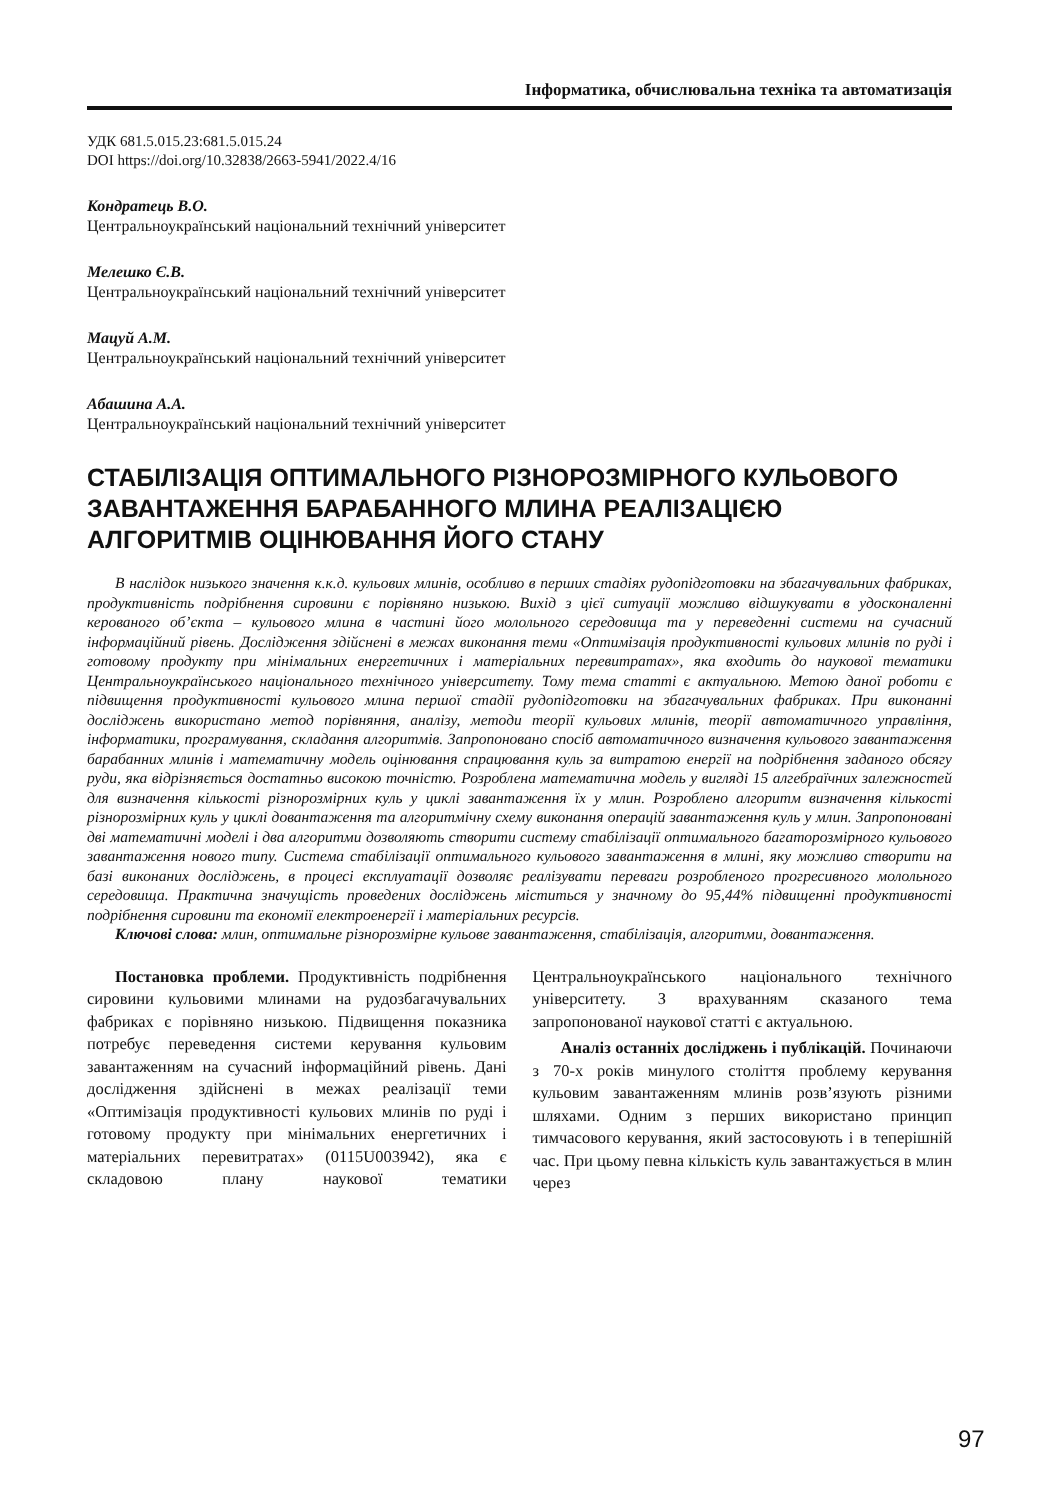Інформатика, обчислювальна техніка та автоматизація
УДК 681.5.015.23:681.5.015.24
DOI https://doi.org/10.32838/2663-5941/2022.4/16
Кондратець В.О.
Центральноукраїнський національний технічний університет
Мелешко Є.В.
Центральноукраїнський національний технічний університет
Мацуй А.М.
Центральноукраїнський національний технічний університет
Абашина А.А.
Центральноукраїнський національний технічний університет
СТАБІЛІЗАЦІЯ ОПТИМАЛЬНОГО РІЗНОРОЗМІРНОГО КУЛЬОВОГО ЗАВАНТАЖЕННЯ БАРАБАННОГО МЛИНА РЕАЛІЗАЦІЄЮ АЛГОРИТМІВ ОЦІНЮВАННЯ ЙОГО СТАНУ
В наслідок низького значення к.к.д. кульових млинів, особливо в перших стадіях рудопідготовки на збагачувальних фабриках, продуктивність подрібнення сировини є порівняно низькою. Вихід з цієї ситуації можливо відшукувати в удосконаленні керованого об’єкта – кульового млина в частині його молольного середовища та у переведенні системи на сучасний інформаційний рівень. Дослідження здійснені в межах виконання теми «Оптимізація продуктивності кульових млинів по руді і готовому продукту при мінімальних енергетичних і матеріальних перевитратах», яка входить до наукової тематики Центральноукраїнського національного технічного університету. Тому тема статті є актуальною. Метою даної роботи є підвищення продуктивності кульового млина першої стадії рудопідготовки на збагачувальних фабриках. При виконанні досліджень використано метод порівняння, аналізу, методи теорії кульових млинів, теорії автоматичного управління, інформатики, програмування, складання алгоритмів. Запропоновано спосіб автоматичного визначення кульового завантаження барабанних млинів і математичну модель оцінювання спрацювання куль за витратою енергії на подрібнення заданого обсягу руди, яка відрізняється достатньо високою точністю. Розроблена математична модель у вигляді 15 алгебраїчних залежностей для визначення кількості різнорозмірних куль у циклі завантаження їх у млин. Розроблено алгоритм визначення кількості різнорозмірних куль у циклі довантаження та алгоритмічну схему виконання операцій завантаження куль у млин. Запропоновані дві математичні моделі і два алгоритми дозволяють створити систему стабілізації оптимального багаторозмірного кульового завантаження нового типу. Система стабілізації оптимального кульового завантаження в млині, яку можливо створити на базі виконаних досліджень, в процесі експлуатації дозволяє реалізувати переваги розробленого прогресивного молольного середовища. Практична значущість проведених досліджень міститься у значному до 95,44% підвищенні продуктивності подрібнення сировини та економії електроенергії і матеріальних ресурсів.
Ключові слова: млин, оптимальне різнорозмірне кульове завантаження, стабілізація, алгоритми, довантаження.
Постановка проблеми. Продуктивність подрібнення сировини кульовими млинами на рудозбагачувальних фабриках є порівняно низькою. Підвищення показника потребує переведення системи керування кульовим завантаженням на сучасний інформаційний рівень. Дані дослідження здійснені в межах реалізації теми «Оптимізація продуктивності кульових млинів по руді і готовому продукту при мінімальних енергетичних і матеріальних перевитратах» (0115U003942), яка є складовою плану наукової тематики Центральноукраїнського національного технічного університету. З врахуванням сказаного тема запропонованої наукової статті є актуальною.
Аналіз останніх досліджень і публікацій. Починаючи з 70-х років минулого століття проблему керування кульовим завантаженням млинів розв’язують різними шляхами. Одним з перших використано принцип тимчасового керування, який застосовують і в теперішній час. При цьому певна кількість куль завантажується в млин через
97